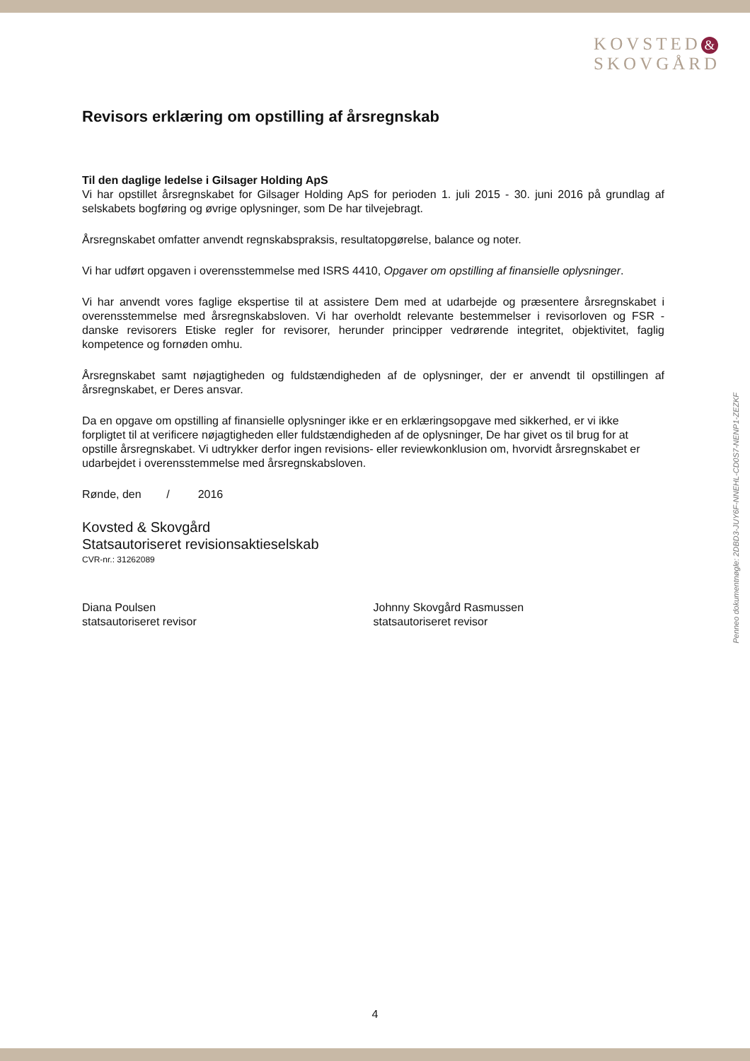KOVSTED &
SKOVGÅRD
Revisors erklæring om opstilling af årsregnskab
Til den daglige ledelse i Gilsager Holding ApS
Vi har opstillet årsregnskabet for Gilsager Holding ApS for perioden 1. juli 2015 - 30. juni 2016 på grundlag af selskabets bogføring og øvrige oplysninger, som De har tilvejebragt.
Årsregnskabet omfatter anvendt regnskabspraksis, resultatopgørelse, balance og noter.
Vi har udført opgaven i overensstemmelse med ISRS 4410, Opgaver om opstilling af finansielle oplysninger.
Vi har anvendt vores faglige ekspertise til at assistere Dem med at udarbejde og præsentere årsregnskabet i overensstemmelse med årsregnskabsloven. Vi har overholdt relevante bestemmelser i revisorloven og FSR - danske revisorers Etiske regler for revisorer, herunder principper vedrørende integritet, objektivitet, faglig kompetence og fornøden omhu.
Årsregnskabet samt nøjagtigheden og fuldstændigheden af de oplysninger, der er anvendt til opstillingen af årsregnskabet, er Deres ansvar.
Da en opgave om opstilling af finansielle oplysninger ikke er en erklæringsopgave med sikkerhed, er vi ikke forpligtet til at verificere nøjagtigheden eller fuldstændigheden af de oplysninger, De har givet os til brug for at opstille årsregnskabet. Vi udtrykker derfor ingen revisions- eller reviewkonklusion om, hvorvidt årsregnskabet er udarbejdet i overensstemmelse med årsregnskabsloven.
Rønde, den / 2016
Kovsted & Skovgård
Statsautoriseret revisionsaktieselskab
CVR-nr.: 31262089
Diana Poulsen
statsautoriseret revisor
Johnny Skovgård Rasmussen
statsautoriseret revisor
Penneo dokumentnøgle: 2DBD3-JUY6F-NNEHL-CD0S7-NENP1-ZEZKF
4